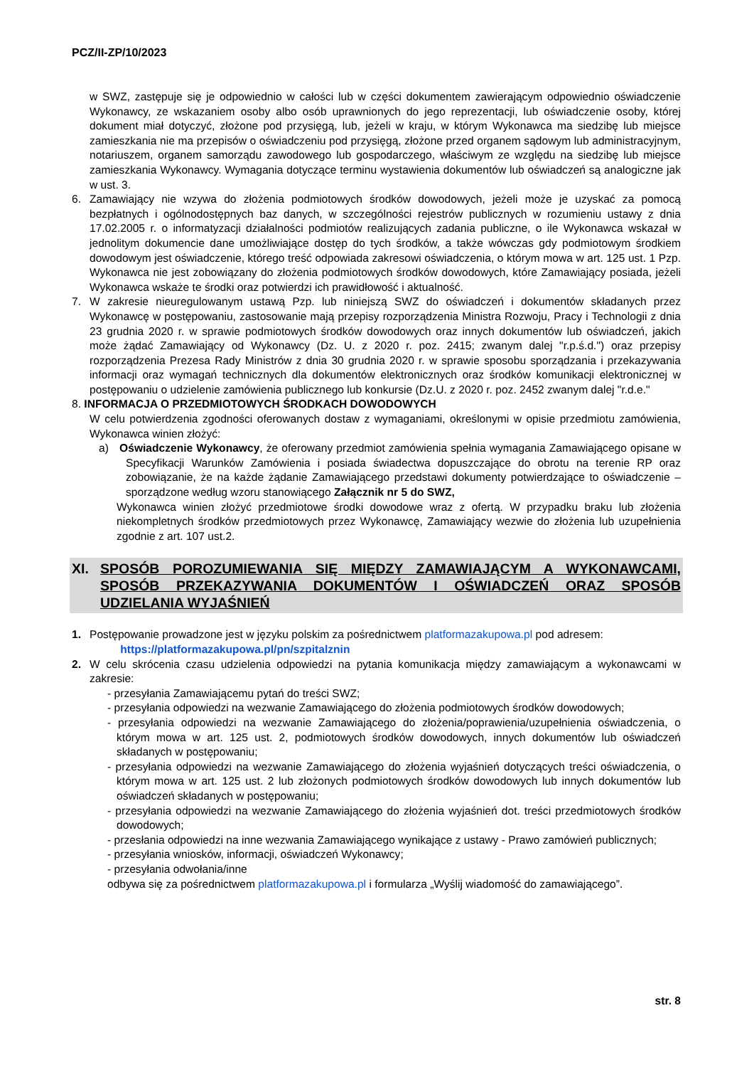PCZ/II-ZP/10/2023
w SWZ, zastępuje się je odpowiednio w całości lub w części dokumentem zawierającym odpowiednio oświadczenie Wykonawcy, ze wskazaniem osoby albo osób uprawnionych do jego reprezentacji, lub oświadczenie osoby, której dokument miał dotyczyć, złożone pod przysięgą, lub, jeżeli w kraju, w którym Wykonawca ma siedzibę lub miejsce zamieszkania nie ma przepisów o oświadczeniu pod przysięgą, złożone przed organem sądowym lub administracyjnym, notariuszem, organem samorządu zawodowego lub gospodarczego, właściwym ze względu na siedzibę lub miejsce zamieszkania Wykonawcy. Wymagania dotyczące terminu wystawienia dokumentów lub oświadczeń są analogiczne jak w ust. 3.
6. Zamawiający nie wzywa do złożenia podmiotowych środków dowodowych, jeżeli może je uzyskać za pomocą bezpłatnych i ogólnodostępnych baz danych, w szczególności rejestrów publicznych w rozumieniu ustawy z dnia 17.02.2005 r. o informatyzacji działalności podmiotów realizujących zadania publiczne, o ile Wykonawca wskazał w jednolitym dokumencie dane umożliwiające dostęp do tych środków, a także wówczas gdy podmiotowym środkiem dowodowym jest oświadczenie, którego treść odpowiada zakresowi oświadczenia, o którym mowa w art. 125 ust. 1 Pzp. Wykonawca nie jest zobowiązany do złożenia podmiotowych środków dowodowych, które Zamawiający posiada, jeżeli Wykonawca wskaże te środki oraz potwierdzi ich prawidłowość i aktualność.
7. W zakresie nieuregulowanym ustawą Pzp. lub niniejszą SWZ do oświadczeń i dokumentów składanych przez Wykonawcę w postępowaniu, zastosowanie mają przepisy rozporządzenia Ministra Rozwoju, Pracy i Technologii z dnia 23 grudnia 2020 r. w sprawie podmiotowych środków dowodowych oraz innych dokumentów lub oświadczeń, jakich może żądać Zamawiający od Wykonawcy (Dz. U. z 2020 r. poz. 2415; zwanym dalej "r.p.ś.d.") oraz przepisy rozporządzenia Prezesa Rady Ministrów z dnia 30 grudnia 2020 r. w sprawie sposobu sporządzania i przekazywania informacji oraz wymagań technicznych dla dokumentów elektronicznych oraz środków komunikacji elektronicznej w postępowaniu o udzielenie zamówienia publicznego lub konkursie (Dz.U. z 2020 r. poz. 2452 zwanym dalej "r.d.e."
8. INFORMACJA O PRZEDMIOTOWYCH ŚRODKACH DOWODOWYCH
W celu potwierdzenia zgodności oferowanych dostaw z wymaganiami, określonymi w opisie przedmiotu zamówienia, Wykonawca winien złożyć:
a) Oświadczenie Wykonawcy, że oferowany przedmiot zamówienia spełnia wymagania Zamawiającego opisane w Specyfikacji Warunków Zamówienia i posiada świadectwa dopuszczające do obrotu na terenie RP oraz zobowiązanie, że na każde żądanie Zamawiającego przedstawi dokumenty potwierdzające to oświadczenie – sporządzone według wzoru stanowiącego Załącznik nr 5 do SWZ,
Wykonawca winien złożyć przedmiotowe środki dowodowe wraz z ofertą. W przypadku braku lub złożenia niekompletnych środków przedmiotowych przez Wykonawcę, Zamawiający wezwie do złożenia lub uzupełnienia zgodnie z art. 107 ust.2.
XI. SPOSÓB POROZUMIEWANIA SIĘ MIĘDZY ZAMAWIAJĄCYM A WYKONAWCAMI, SPOSÓB PRZEKAZYWANIA DOKUMENTÓW I OŚWIADCZEŃ ORAZ SPOSÓB UDZIELANIA WYJAŚNIEŃ
1. Postępowanie prowadzone jest w języku polskim za pośrednictwem platformazakupowa.pl pod adresem:
https://platformazakupowa.pl/pn/szpitalznin
2. W celu skrócenia czasu udzielenia odpowiedzi na pytania komunikacja między zamawiającym a wykonawcami w zakresie:
- przesyłania Zamawiającemu pytań do treści SWZ;
- przesyłania odpowiedzi na wezwanie Zamawiającego do złożenia podmiotowych środków dowodowych;
- przesyłania odpowiedzi na wezwanie Zamawiającego do złożenia/poprawienia/uzupełnienia oświadczenia, o którym mowa w art. 125 ust. 2, podmiotowych środków dowodowych, innych dokumentów lub oświadczeń składanych w postępowaniu;
- przesyłania odpowiedzi na wezwanie Zamawiającego do złożenia wyjaśnień dotyczących treści oświadczenia, o którym mowa w art. 125 ust. 2 lub złożonych podmiotowych środków dowodowych lub innych dokumentów lub oświadczeń składanych w postępowaniu;
- przesyłania odpowiedzi na wezwanie Zamawiającego do złożenia wyjaśnień dot. treści przedmiotowych środków dowodowych;
- przesłania odpowiedzi na inne wezwania Zamawiającego wynikające z ustawy - Prawo zamówień publicznych;
- przesyłania wniosków, informacji, oświadczeń Wykonawcy;
- przesyłania odwołania/inne
odbywa się za pośrednictwem platformazakupowa.pl i formularza „Wyślij wiadomość do zamawiającego”.
str. 8